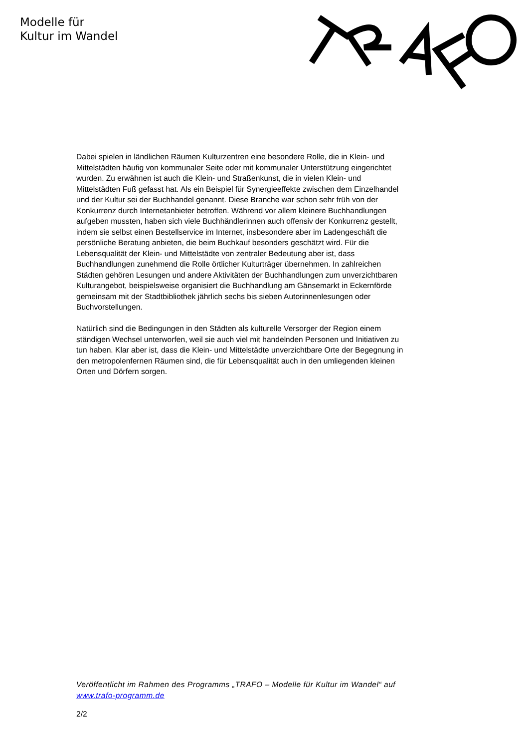Modelle für
Kultur im Wandel
Dabei spielen in ländlichen Räumen Kulturzentren eine besondere Rolle, die in Klein- und Mittelstädten häufig von kommunaler Seite oder mit kommunaler Unterstützung eingerichtet wurden. Zu erwähnen ist auch die Klein- und Straßenkunst, die in vielen Klein- und Mittelstädten Fuß gefasst hat. Als ein Beispiel für Synergieeffekte zwischen dem Einzelhandel und der Kultur sei der Buchhandel genannt. Diese Branche war schon sehr früh von der Konkurrenz durch Internetanbieter betroffen. Während vor allem kleinere Buchhandlungen aufgeben mussten, haben sich viele Buchhändlerinnen auch offensiv der Konkurrenz gestellt, indem sie selbst einen Bestellservice im Internet, insbesondere aber im Ladengeschäft die persönliche Beratung anbieten, die beim Buchkauf besonders geschätzt wird. Für die Lebensqualität der Klein- und Mittelstädte von zentraler Bedeutung aber ist, dass Buchhandlungen zunehmend die Rolle örtlicher Kulturträger übernehmen. In zahlreichen Städten gehören Lesungen und andere Aktivitäten der Buchhandlungen zum unverzichtbaren Kulturangebot, beispielsweise organisiert die Buchhandlung am Gänsemarkt in Eckernförde gemeinsam mit der Stadtbibliothek jährlich sechs bis sieben Autorinnenlesungen oder Buchvorstellungen.
Natürlich sind die Bedingungen in den Städten als kulturelle Versorger der Region einem ständigen Wechsel unterworfen, weil sie auch viel mit handelnden Personen und Initiativen zu tun haben. Klar aber ist, dass die Klein- und Mittelstädte unverzichtbare Orte der Begegnung in den metropolenfernen Räumen sind, die für Lebensqualität auch in den umliegenden kleinen Orten und Dörfern sorgen.
Veröffentlicht im Rahmen des Programms „TRAFO – Modelle für Kultur im Wandel“ auf www.trafo-programm.de
2/2